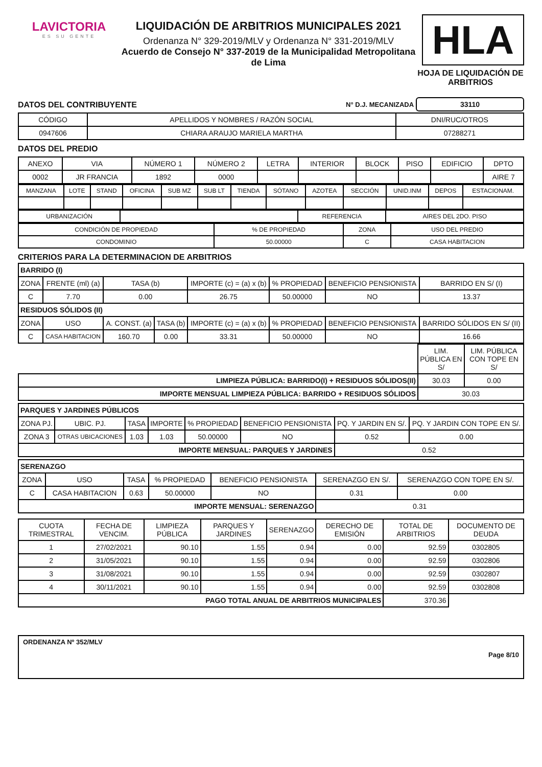LAVICTORIA
ES SU GENTE
LIQUIDACIÓN DE ARBITRIOS MUNICIPALES 2021
Ordenanza N° 329-2019/MLV y Ordenanza N° 331-2019/MLV
Acuerdo de Consejo N° 337-2019 de la Municipalidad Metropolitana de Lima
HLA
HOJA DE LIQUIDACIÓN DE ARBITRIOS
DATOS DEL CONTRIBUYENTE
N° D.J. MECANIZADA 33110
| CÓDIGO | APELLIDOS Y NOMBRES / RAZÓN SOCIAL | DNI/RUC/OTROS |
| --- | --- | --- |
| 0947606 | CHIARA ARAUJO MARIELA MARTHA | 07288271 |
DATOS DEL PREDIO
| ANEXO | VIA | NÚMERO 1 | NÚMERO 2 | LETRA | INTERIOR | BLOCK | PISO | EDIFICIO | DPTO |
| --- | --- | --- | --- | --- | --- | --- | --- | --- | --- |
| 0002 | JR FRANCIA | 1892 | 0000 | | | | | | AIRE 7 |
| MANZANA | LOTE | STAND | OFICINA | SUB MZ | SUB LT | TIENDA | SÓTANO | AZOTEA | SECCIÓN | UNID.INM | DEPOS | ESTACIONAM. |
| --- | --- | --- | --- | --- | --- | --- | --- | --- | --- | --- | --- | --- |
| URBANIZACIÓN | | REFERENCIA | AIRES DEL 2DO. PISO |
| CONDICIÓN DE PROPIEDAD | % DE PROPIEDAD | ZONA | USO DEL PREDIO |
| --- | --- | --- | --- |
| CONDOMINIO | 50.00000 | C | CASA HABITACION |
CRITERIOS PARA LA DETERMINACION DE ARBITRIOS
| BARRIDO (I) | | | | | | | |
| ZONA | FRENTE (ml) (a) | TASA (b) | | IMPORTE (c) = (a) x (b) | % PROPIEDAD | BENEFICIO PENSIONISTA | BARRIDO EN S/ (I) |
| C | 7.70 | 0.00 | | 26.75 | 50.00000 | NO | 13.37 |
| RESIDUOS SÓLIDOS (II) | | | | | | | |
| ZONA | USO | A. CONST. (a) | TASA (b) | IMPORTE (c) = (a) x (b) | % PROPIEDAD | BENEFICIO PENSIONISTA | BARRIDO SÓLIDOS EN S/ (II) |
| C | CASA HABITACION | 160.70 | 0.00 | 33.31 | 50.00000 | NO | 16.66 |
| | LIM. PÚBLICA EN S/ | LIM. PÚBLICA CON TOPE EN S/ |
| LIMPIEZA PÚBLICA: BARRIDO(I) + RESIDUOS SÓLIDOS(II) | 30.03 | 0.00 |
| IMPORTE MENSUAL LIMPIEZA PÚBLICA: BARRIDO + RESIDUOS SÓLIDOS | 30.03 | |
| PARQUES Y JARDINES PÚBLICOS | | | | | | | |
| ZONA PJ. | UBIC. PJ. | TASA | IMPORTE | % PROPIEDAD | BENEFICIO PENSIONISTA | PQ. Y JARDIN EN S/. | PQ. Y JARDIN CON TOPE EN S/. |
| ZONA 3 | OTRAS UBICACIONES | 1.03 | 1.03 | 50.00000 | NO | 0.52 | 0.00 |
| IMPORTE MENSUAL: PARQUES Y JARDINES | | | | | | 0.52 | |
| SERENAZGO | | | | | | |
| ZONA | USO | TASA | % PROPIEDAD | BENEFICIO PENSIONISTA | SERENAZGO EN S/. | SERENAZGO CON TOPE EN S/. |
| C | CASA HABITACION | 0.63 | 50.00000 | NO | 0.31 | 0.00 |
| IMPORTE MENSUAL: SERENAZGO | | | | | 0.31 | |
| CUOTA TRIMESTRAL | FECHA DE VENCIM. | LIMPIEZA PÚBLICA | PARQUES Y JARDINES | SERENAZGO | DERECHO DE EMISIÓN | TOTAL DE ARBITRIOS | DOCUMENTO DE DEUDA |
| --- | --- | --- | --- | --- | --- | --- | --- |
| 1 | 27/02/2021 | 90.10 | 1.55 | 0.94 | 0.00 | 92.59 | 0302805 |
| 2 | 31/05/2021 | 90.10 | 1.55 | 0.94 | 0.00 | 92.59 | 0302806 |
| 3 | 31/08/2021 | 90.10 | 1.55 | 0.94 | 0.00 | 92.59 | 0302807 |
| 4 | 30/11/2021 | 90.10 | 1.55 | 0.94 | 0.00 | 92.59 | 0302808 |
| PAGO TOTAL ANUAL DE ARBITRIOS MUNICIPALES | | | | | | 370.36 | |
ORDENANZA Nº 352/MLV
Page 8/10